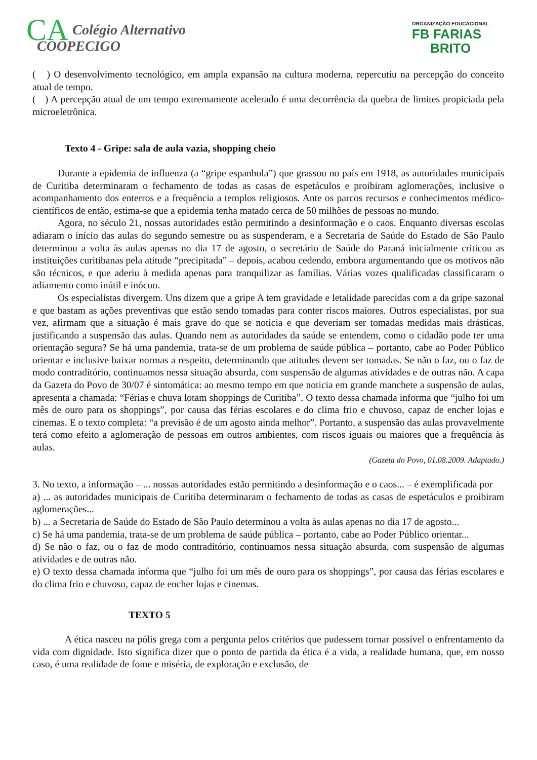CA Colégio Alternativo
COOPECIGO
ORGANIZAÇÃO EDUCACIONAL
FB FARIAS
BRITO
( ) O desenvolvimento tecnológico, em ampla expansão na cultura moderna, repercutiu na percepção do conceito atual de tempo.
( ) A percepção atual de um tempo extremamente acelerado é uma decorrência da quebra de limites propiciada pela microeletrônica.
Texto 4 - Gripe: sala de aula vazia, shopping cheio
Durante a epidemia de influenza (a “gripe espanhola”) que grassou no país em 1918, as autoridades municipais de Curitiba determinaram o fechamento de todas as casas de espetáculos e proibiram aglomerações, inclusive o acompanhamento dos enterros e a frequência a templos religiosos. Ante os parcos recursos e conhecimentos médico-científicos de então, estima-se que a epidemia tenha matado cerca de 50 milhões de pessoas no mundo.
Agora, no século 21, nossas autoridades estão permitindo a desinformação e o caos. Enquanto diversas escolas adiaram o início das aulas do segundo semestre ou as suspenderam, e a Secretaria de Saúde do Estado de São Paulo determinou a volta às aulas apenas no dia 17 de agosto, o secretário de Saúde do Paraná inicialmente criticou as instituições curitibanas pela atitude “precipitada” – depois, acabou cedendo, embora argumentando que os motivos não são técnicos, e que aderiu à medida apenas para tranquilizar as famílias. Várias vozes qualificadas classificaram o adiamento como inútil e inócuo.
Os especialistas divergem. Uns dizem que a gripe A tem gravidade e letalidade parecidas com a da gripe sazonal e que bastam as ações preventivas que estão sendo tomadas para conter riscos maiores. Outros especialistas, por sua vez, afirmam que a situação é mais grave do que se noticia e que deveriam ser tomadas medidas mais drásticas, justificando a suspensão das aulas. Quando nem as autoridades da saúde se entendem, como o cidadão pode ter uma orientação segura? Se há uma pandemia, trata-se de um problema de saúde pública – portanto, cabe ao Poder Público orientar e inclusive baixar normas a respeito, determinando que atitudes devem ser tomadas. Se não o faz, ou o faz de modo contraditório, continuamos nessa situação absurda, com suspensão de algumas atividades e de outras não. A capa da Gazeta do Povo de 30/07 é sintomática: ao mesmo tempo em que noticia em grande manchete a suspensão de aulas, apresenta a chamada: “Férias e chuva lotam shoppings de Curitiba”. O texto dessa chamada informa que “julho foi um mês de ouro para os shoppings”, por causa das férias escolares e do clima frio e chuvoso, capaz de encher lojas e cinemas. E o texto completa: “a previsão é de um agosto ainda melhor”. Portanto, a suspensão das aulas provavelmente terá como efeito a aglomeração de pessoas em outros ambientes, com riscos iguais ou maiores que a frequência às aulas.
(Gazeta do Povo, 01.08.2009. Adaptado.)
3. No texto, a informação – ... nossas autoridades estão permitindo a desinformação e o caos... – é exemplificada por
a) ... as autoridades municipais de Curitiba determinaram o fechamento de todas as casas de espetáculos e proibiram aglomerações...
b) ... a Secretaria de Saúde do Estado de São Paulo determinou a volta às aulas apenas no dia 17 de agosto...
c) Se há uma pandemia, trata-se de um problema de saúde pública – portanto, cabe ao Poder Público orientar...
d) Se não o faz, ou o faz de modo contraditório, continuamos nessa situação absurda, com suspensão de algumas atividades e de outras não.
e) O texto dessa chamada informa que “julho foi um mês de ouro para os shoppings”, por causa das férias escolares e do clima frio e chuvoso, capaz de encher lojas e cinemas.
TEXTO 5
A ética nasceu na pólis grega com a pergunta pelos critérios que pudessem tornar possível o enfrentamento da vida com dignidade. Isto significa dizer que o ponto de partida da ética é a vida, a realidade humana, que, em nosso caso, é uma realidade de fome e miséria, de exploração e exclusão, de